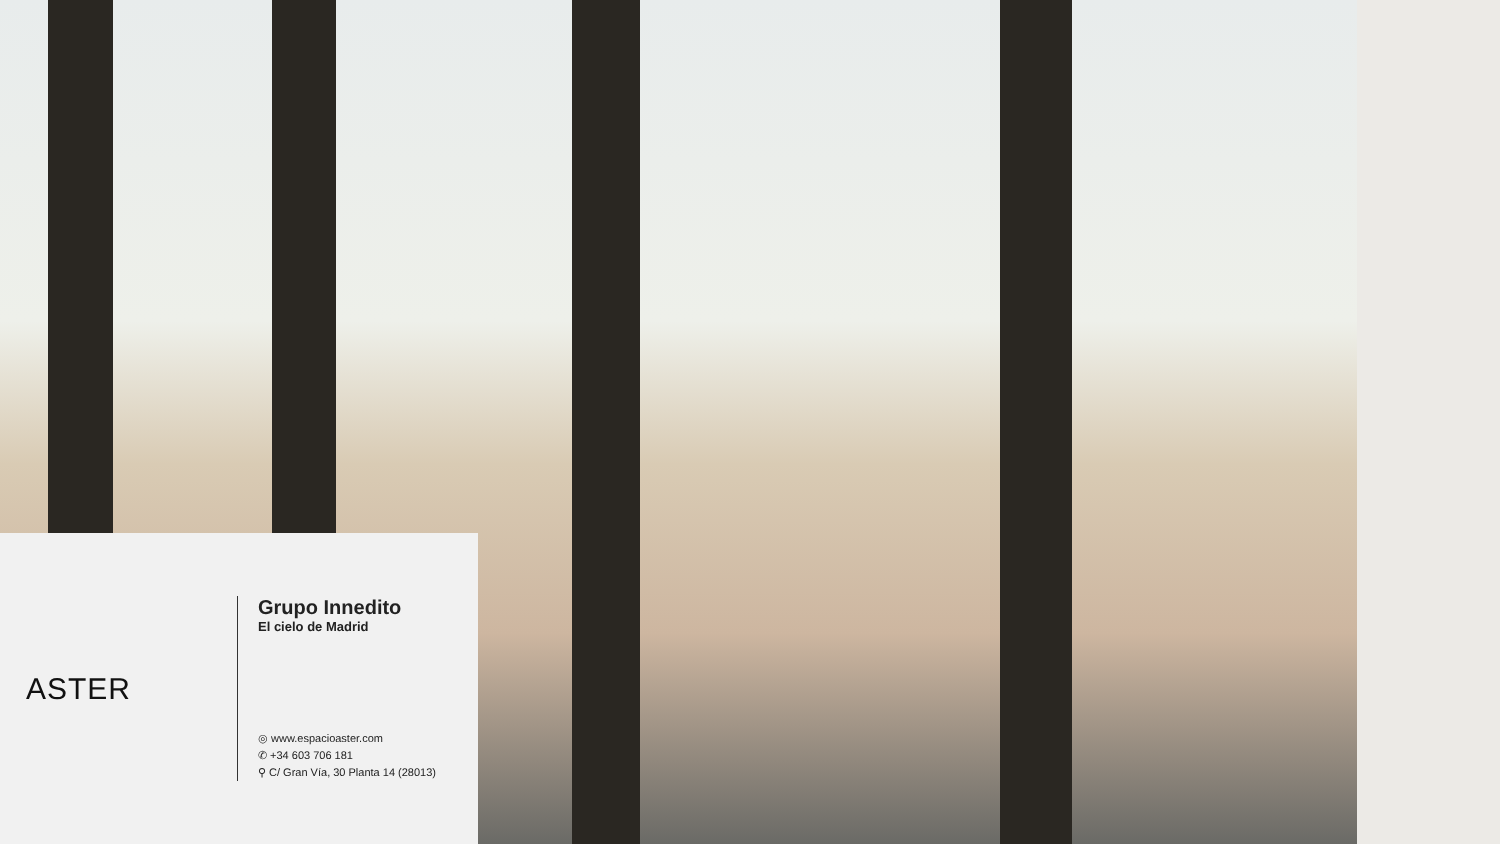ASTER
Grupo Innedito
El cielo de Madrid
◎ www.espacioaster.com
✆ +34 603 706 181
⚲ C/ Gran Vía, 30 Planta 14 (28013)